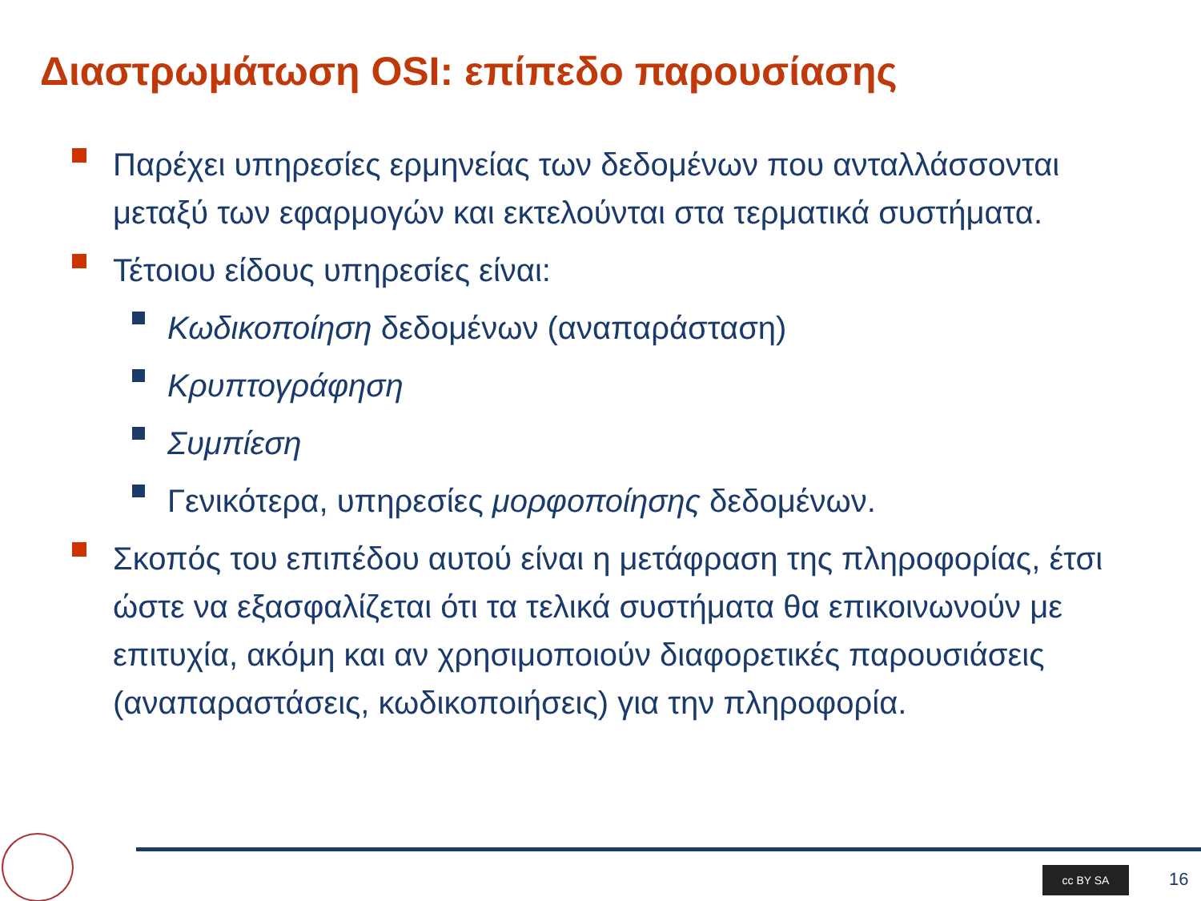Διαστρωμάτωση OSI: επίπεδο παρουσίασης
Παρέχει υπηρεσίες ερμηνείας των δεδομένων που ανταλλάσσονται μεταξύ των εφαρμογών και εκτελούνται στα τερματικά συστήματα.
Τέτοιου είδους υπηρεσίες είναι:
Κωδικοποίηση δεδομένων (αναπαράσταση)
Κρυπτογράφηση
Συμπίεση
Γενικότερα, υπηρεσίες μορφοποίησης δεδομένων.
Σκοπός του επιπέδου αυτού είναι η μετάφραση της πληροφορίας, έτσι ώστε να εξασφαλίζεται ότι τα τελικά συστήματα θα επικοινωνούν με επιτυχία, ακόμη και αν χρησιμοποιούν διαφορετικές παρουσιάσεις (αναπαραστάσεις, κωδικοποιήσεις) για την πληροφορία.
cc BY SA 16